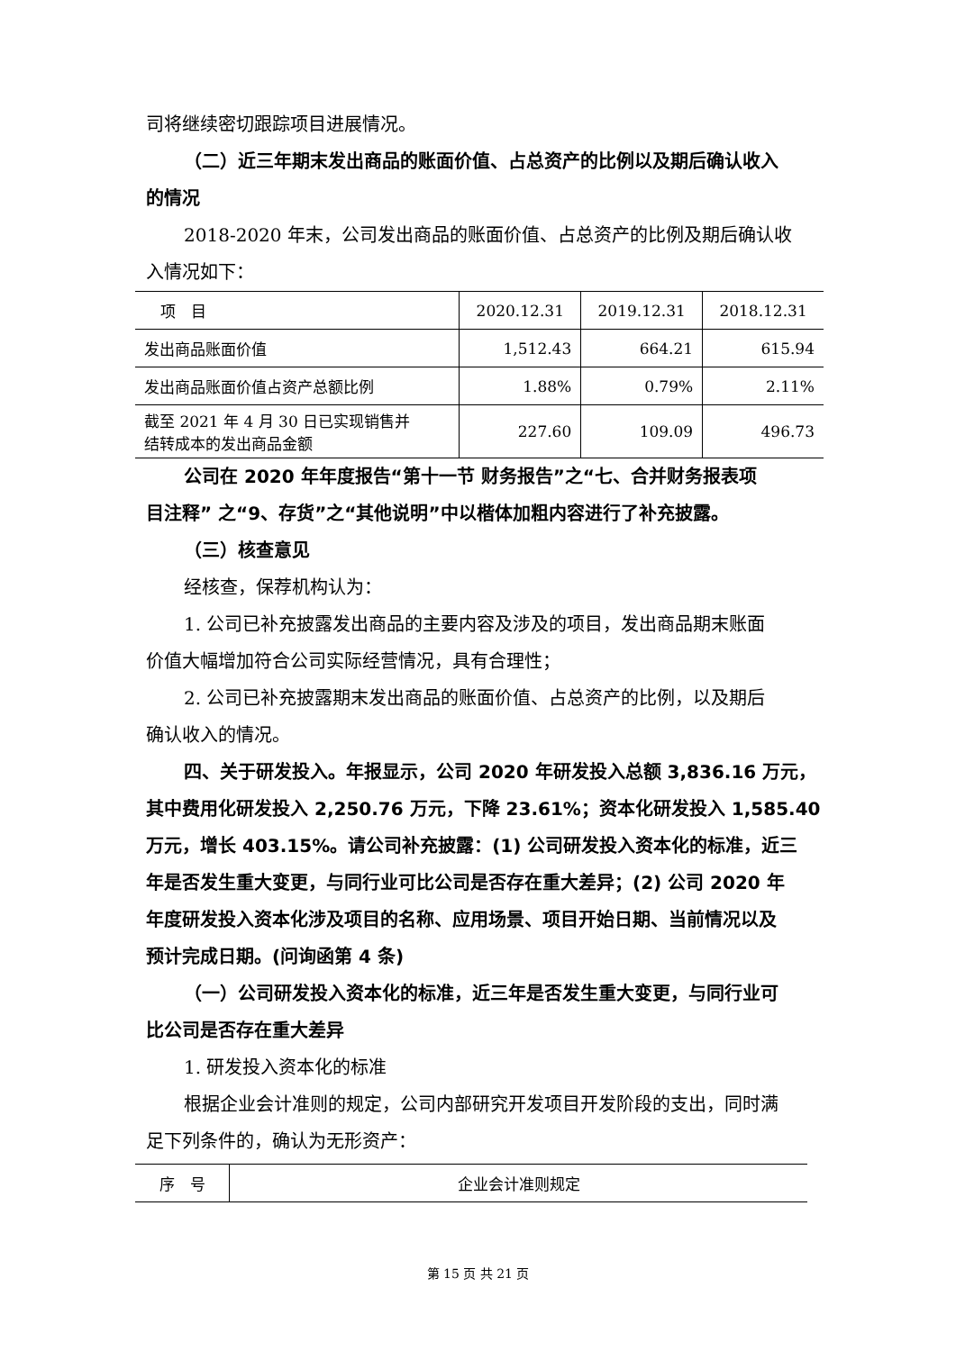司将继续密切跟踪项目进展情况。
（二）近三年期末发出商品的账面价值、占总资产的比例以及期后确认收入
的情况
2018-2020 年末，公司发出商品的账面价值、占总资产的比例及期后确认收
入情况如下：
| 项 目 | 2020.12.31 | 2019.12.31 | 2018.12.31 |
| --- | --- | --- | --- |
| 发出商品账面价值 | 1,512.43 | 664.21 | 615.94 |
| 发出商品账面价值占资产总额比例 | 1.88% | 0.79% | 2.11% |
| 截至 2021 年 4 月 30 日已实现销售并 结转成本的发出商品金额 | 227.60 | 109.09 | 496.73 |
公司在 2020 年年度报告“第十一节 财务报告”之“七、合并财务报表项
目注释” 之“9、存货”之“其他说明”中以楷体加粗内容进行了补充披露。
（三）核查意见
经核查，保荐机构认为：
1. 公司已补充披露发出商品的主要内容及涉及的项目，发出商品期末账面
价值大幅增加符合公司实际经营情况，具有合理性；
2. 公司已补充披露期末发出商品的账面价值、占总资产的比例，以及期后
确认收入的情况。
四、关于研发投入。年报显示，公司 2020 年研发投入总额 3,836.16 万元，
其中费用化研发投入 2,250.76 万元，下降 23.61%；资本化研发投入 1,585.40
万元，增长 403.15%。请公司补充披露：(1) 公司研发投入资本化的标准，近三
年是否发生重大变更，与同行业可比公司是否存在重大差异；(2) 公司 2020 年
年度研发投入资本化涉及项目的名称、应用场景、项目开始日期、当前情况以及
预计完成日期。(问询函第 4 条)
（一）公司研发投入资本化的标准，近三年是否发生重大变更，与同行业可
比公司是否存在重大差异
1. 研发投入资本化的标准
根据企业会计准则的规定，公司内部研究开发项目开发阶段的支出，同时满
足下列条件的，确认为无形资产：
| 序 号 | 企业会计准则规定 |
| --- | --- |
第 15 页 共 21 页